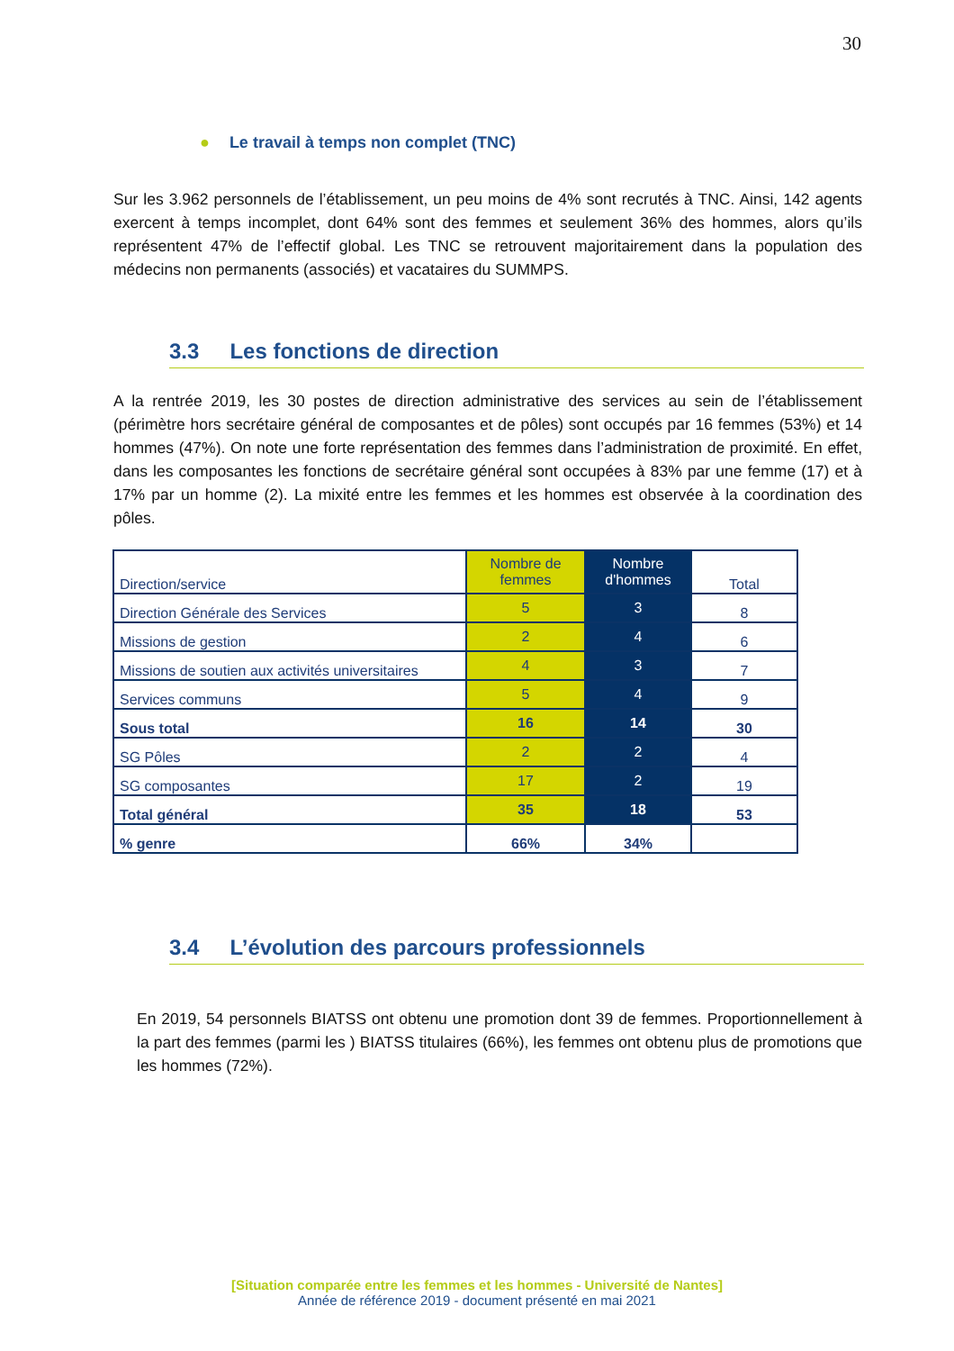30
● Le travail à temps non complet (TNC)
Sur les 3.962 personnels de l’établissement, un peu moins de 4% sont recrutés à TNC. Ainsi, 142 agents exercent à temps incomplet, dont 64% sont des femmes et seulement 36% des hommes, alors qu’ils représentent 47% de l’effectif global. Les TNC se retrouvent majoritairement dans la population des médecins non permanents (associés) et vacataires du SUMMPS.
3.3 Les fonctions de direction
A la rentrée 2019, les 30 postes de direction administrative des services au sein de l’établissement (périmètre hors secrétaire général de composantes et de pôles) sont occupés par 16 femmes (53%) et 14 hommes (47%). On note une forte représentation des femmes dans l’administration de proximité. En effet, dans les composantes les fonctions de secrétaire général sont occupées à 83% par une femme (17) et à 17% par un homme (2). La mixité entre les femmes et les hommes est observée à la coordination des pôles.
| Direction/service | Nombre de femmes | Nombre d'hommes | Total |
| --- | --- | --- | --- |
| Direction Générale des Services | 5 | 3 | 8 |
| Missions de gestion | 2 | 4 | 6 |
| Missions de soutien aux activités universitaires | 4 | 3 | 7 |
| Services communs | 5 | 4 | 9 |
| Sous total | 16 | 14 | 30 |
| SG Pôles | 2 | 2 | 4 |
| SG composantes | 17 | 2 | 19 |
| Total général | 35 | 18 | 53 |
| % genre | 66% | 34% | |
3.4 L’évolution des parcours professionnels
En 2019, 54 personnels BIATSS ont obtenu une promotion dont 39 de femmes. Proportionnellement à la part des femmes (parmi les ) BIATSS titulaires (66%), les femmes ont obtenu plus de promotions que les hommes (72%).
[Situation comparée entre les femmes et les hommes - Université de Nantes]
Année de référence 2019 - document présenté en mai 2021